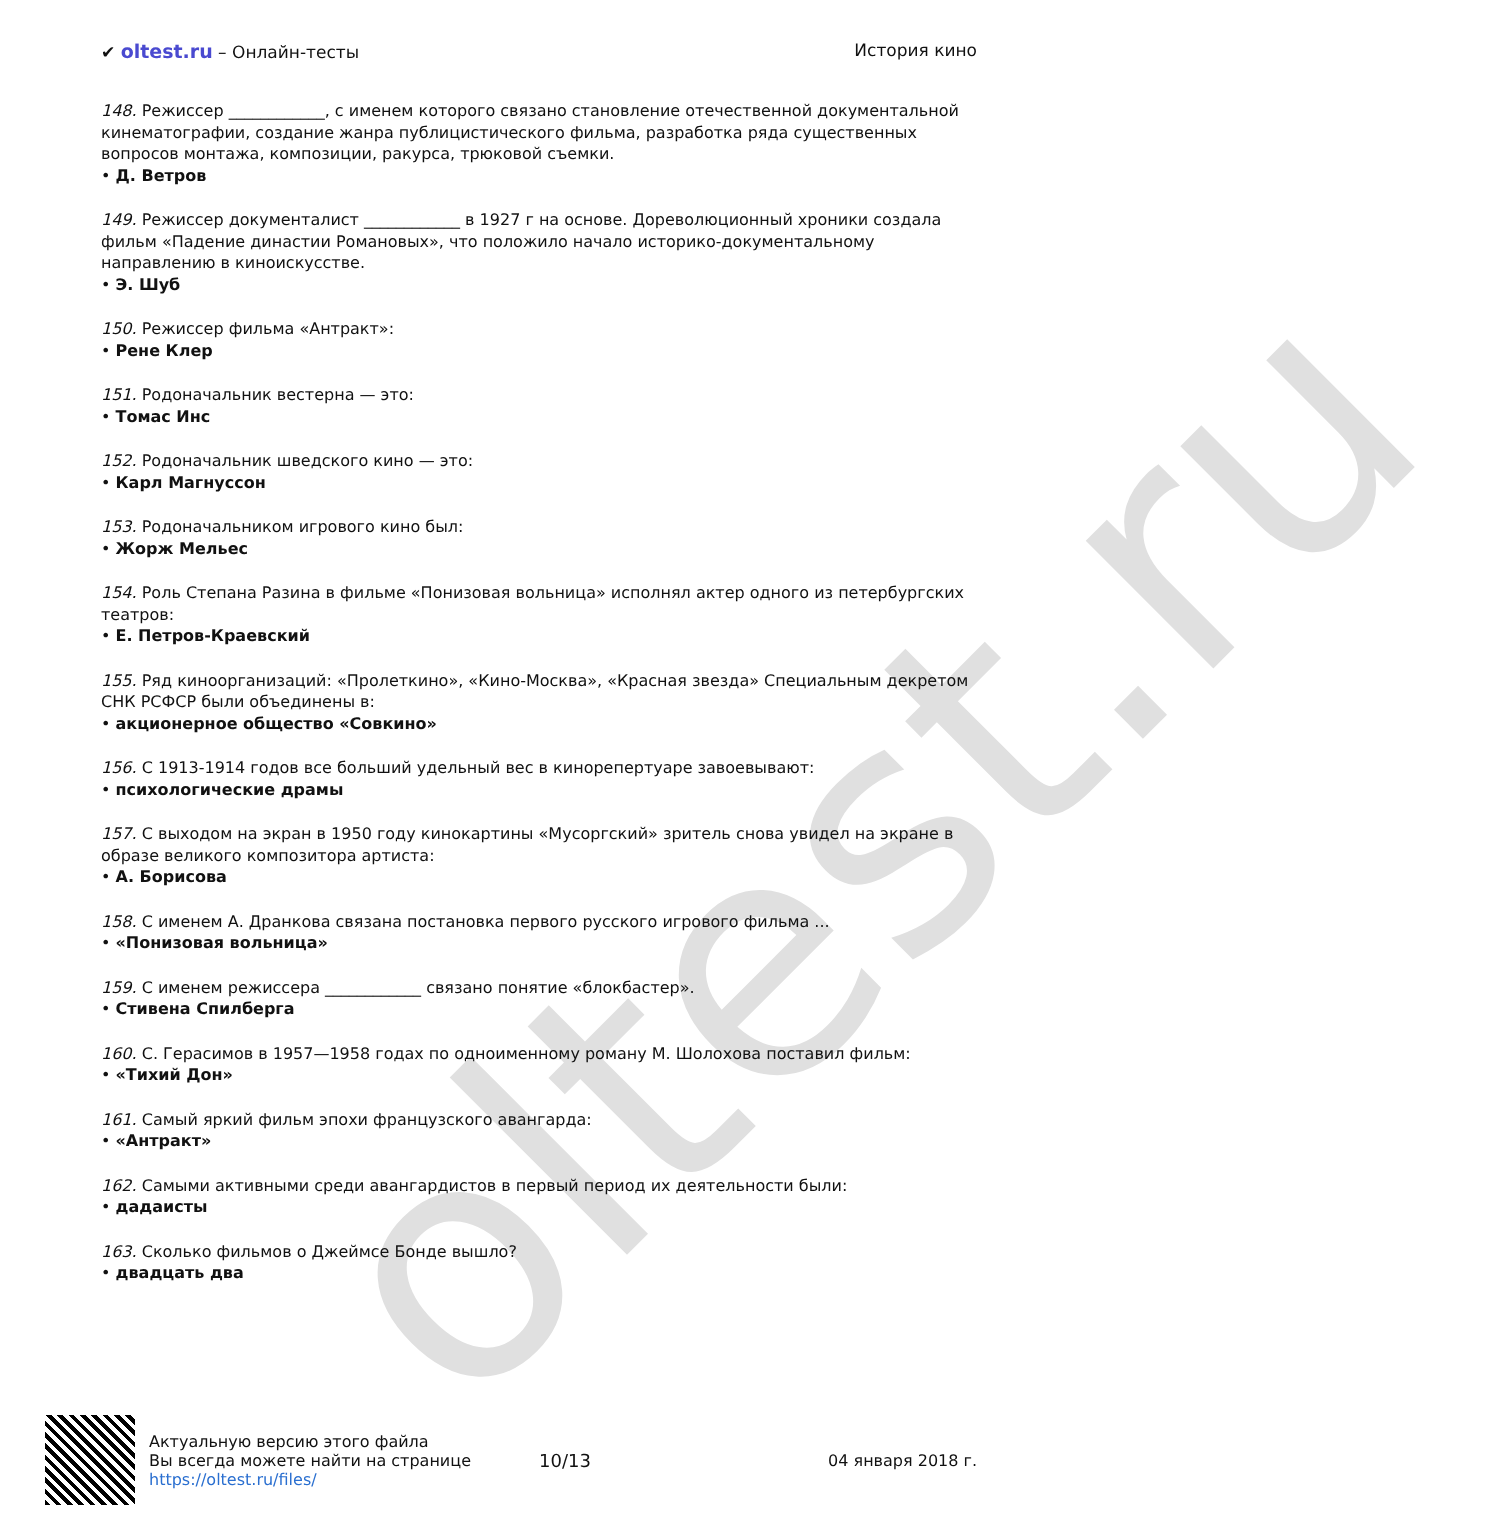oltest.ru
✔ oltest.ru – Онлайн-тесты История кино
148. Режиссер ____________, с именем которого связано становление отечественной документальной кинематографии, создание жанра публицистического фильма, разработка ряда существенных вопросов монтажа, композиции, ракурса, трюковой съемки.
• Д. Ветров
149. Режиссер документалист ____________ в 1927 г на основе. Дореволюционный хроники создала фильм «Падение династии Романовых», что положило начало историко-документальному направлению в киноискусстве.
• Э. Шуб
150. Режиссер фильма «Антракт»:
• Рене Клер
151. Родоначальник вестерна — это:
• Томас Инс
152. Родоначальник шведского кино — это:
• Карл Магнуссон
153. Родоначальником игрового кино был:
• Жорж Мельес
154. Роль Степана Разина в фильме «Понизовая вольница» исполнял актер одного из петербургских театров:
• Е. Петров-Краевский
155. Ряд киноорганизаций: «Пролеткино», «Кино-Москва», «Красная звезда» Специальным декретом СНК РСФСР были объединены в:
• акционерное общество «Совкино»
156. С 1913-1914 годов все больший удельный вес в кинорепертуаре завоевывают:
• психологические драмы
157. С выходом на экран в 1950 году кинокартины «Мусоргский» зритель снова увидел на экране в образе великого композитора артиста:
• А. Борисова
158. С именем А. Дранкова связана постановка первого русского игрового фильма ...
• «Понизовая вольница»
159. С именем режиссера ____________ связано понятие «блокбастер».
• Стивена Спилберга
160. С. Герасимов в 1957—1958 годах по одноименному роману М. Шолохова поставил фильм:
• «Тихий Дон»
161. Самый яркий фильм эпохи французского авангарда:
• «Антракт»
162. Самыми активными среди авангардистов в первый период их деятельности были:
• дадаисты
163. Сколько фильмов о Джеймсе Бонде вышло?
• двадцать два
Актуальную версию этого файла
Вы всегда можете найти на странице
https://oltest.ru/files/
10/13 04 января 2018 г.